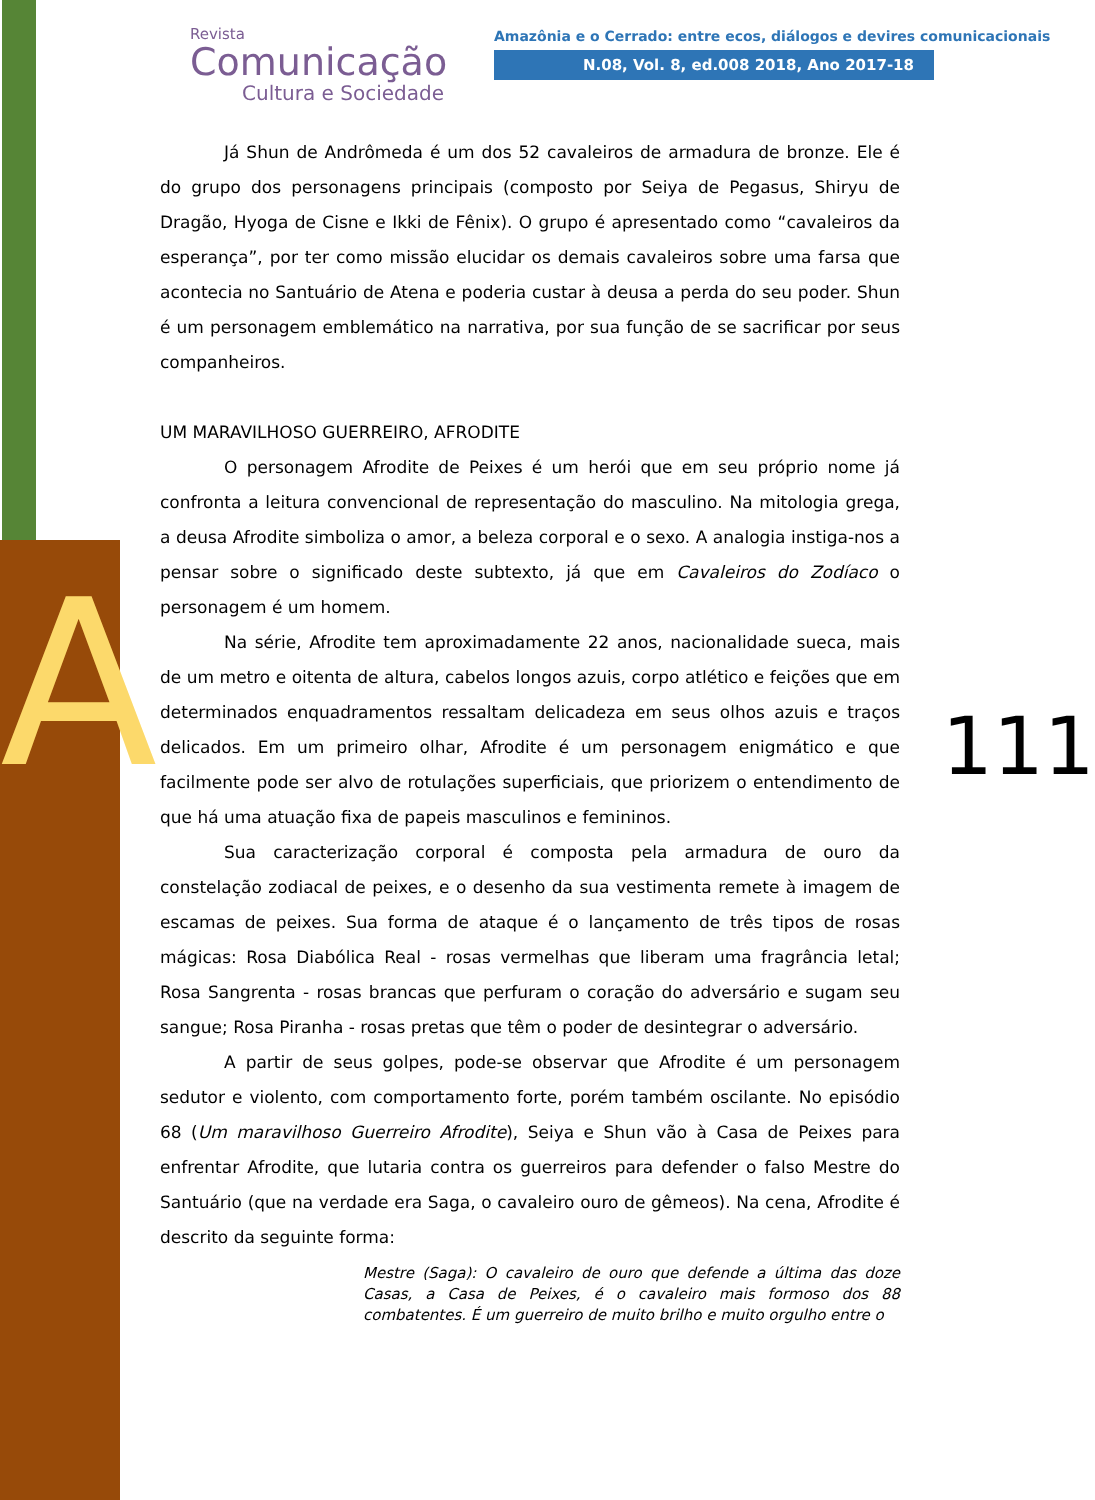A
Revista
Comunicação
Cultura e Sociedade
Amazônia e o Cerrado: entre ecos, diálogos e devires comunicacionais
N.08, Vol. 8, ed.008 2018, Ano 2017-18
111
Já Shun de Andrômeda é um dos 52 cavaleiros de armadura de bronze. Ele é do grupo dos personagens principais (composto por Seiya de Pegasus, Shiryu de Dragão, Hyoga de Cisne e Ikki de Fênix). O grupo é apresentado como “cavaleiros da esperança”, por ter como missão elucidar os demais cavaleiros sobre uma farsa que acontecia no Santuário de Atena e poderia custar à deusa a perda do seu poder. Shun é um personagem emblemático na narrativa, por sua função de se sacrificar por seus companheiros.
UM MARAVILHOSO GUERREIRO, AFRODITE
O personagem Afrodite de Peixes é um herói que em seu próprio nome já confronta a leitura convencional de representação do masculino. Na mitologia grega, a deusa Afrodite simboliza o amor, a beleza corporal e o sexo. A analogia instiga-nos a pensar sobre o significado deste subtexto, já que em Cavaleiros do Zodíaco o personagem é um homem.
Na série, Afrodite tem aproximadamente 22 anos, nacionalidade sueca, mais de um metro e oitenta de altura, cabelos longos azuis, corpo atlético e feições que em determinados enquadramentos ressaltam delicadeza em seus olhos azuis e traços delicados. Em um primeiro olhar, Afrodite é um personagem enigmático e que facilmente pode ser alvo de rotulações superficiais, que priorizem o entendimento de que há uma atuação fixa de papeis masculinos e femininos.
Sua caracterização corporal é composta pela armadura de ouro da constelação zodiacal de peixes, e o desenho da sua vestimenta remete à imagem de escamas de peixes. Sua forma de ataque é o lançamento de três tipos de rosas mágicas: Rosa Diabólica Real - rosas vermelhas que liberam uma fragrância letal; Rosa Sangrenta - rosas brancas que perfuram o coração do adversário e sugam seu sangue; Rosa Piranha - rosas pretas que têm o poder de desintegrar o adversário.
A partir de seus golpes, pode-se observar que Afrodite é um personagem sedutor e violento, com comportamento forte, porém também oscilante. No episódio 68 (Um maravilhoso Guerreiro Afrodite), Seiya e Shun vão à Casa de Peixes para enfrentar Afrodite, que lutaria contra os guerreiros para defender o falso Mestre do Santuário (que na verdade era Saga, o cavaleiro ouro de gêmeos). Na cena, Afrodite é descrito da seguinte forma:
Mestre (Saga): O cavaleiro de ouro que defende a última das doze Casas, a Casa de Peixes, é o cavaleiro mais formoso dos 88 combatentes. É um guerreiro de muito brilho e muito orgulho entre o